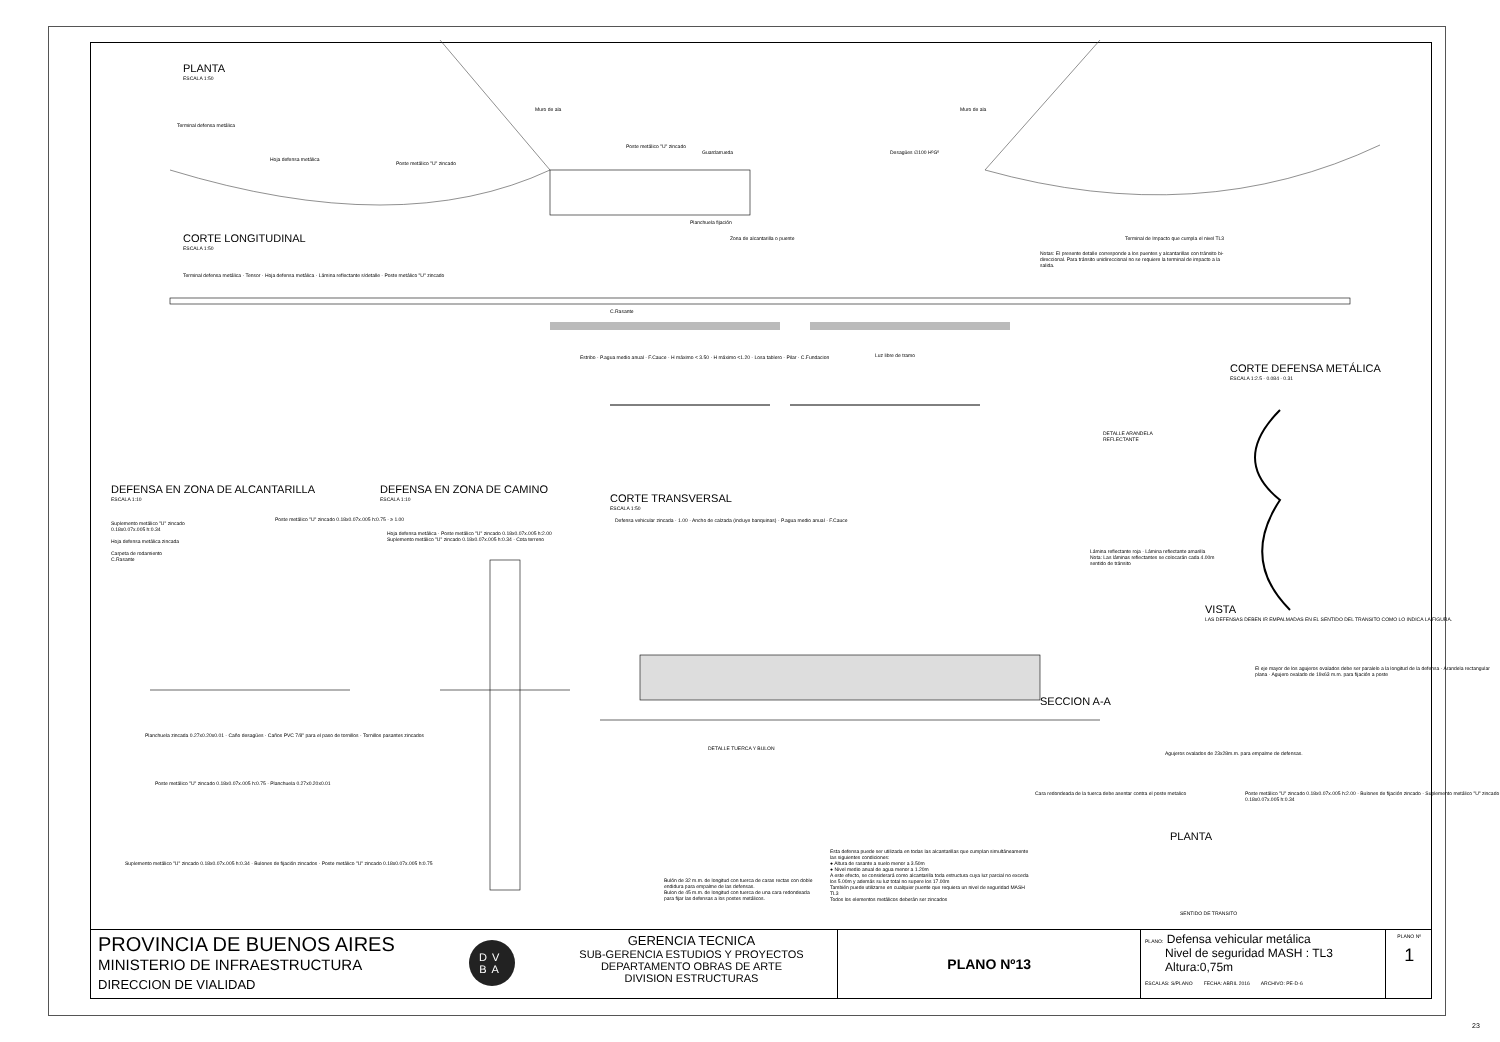PLANTA
ESCALA 1:50
Muro de ala Muro de ala
Terminal defensa metálica
Hoja defensa metálica
Poste metálico "U" zincado
Poste metálico "U" zincado
Guardarrueda Desagües ∅100 HºGº
Planchuela fijación
Zona de alcantarilla o puente
Terminal de Impacto que cumpla el nivel TL3
CORTE LONGITUDINAL
ESCALA 1:50
Notas: El presente detalle corresponde a los puentes y alcantarillas con tránsito bi-direccional. Para tránsito unidireccional no se requiere la terminal de impacto a la salida.
Terminal defensa metálica · Tensor · Hoja defensa metálica · Lámina reflectante s/detalle · Poste metálico "U" zincado
C.Rasante
Estribo · P.agua medio anual · F.Cauce · H máximo < 3.50 · H máximo <1.20 · Losa tablero · Pilar · C.Fundacion
Luz libre de tramo
CORTE DEFENSA METÁLICA
ESCALA 1:2.5 · 0.084 · 0.31
DETALLE ARANDELA
REFLECTANTE
Lámina reflectante roja · Lámina reflectante amarilla
Nota: Las láminas reflectantes se colocarán cada 4.00m
sentido de tránsito
DEFENSA EN ZONA DE ALCANTARILLA
ESCALA 1:10
DEFENSA EN ZONA DE CAMINO
ESCALA 1:10
CORTE TRANSVERSAL
ESCALA 1:50
Suplemento metálico "U" zincado 0.18x0.07x.005 h:0.34
Hoja defensa metálica zincada
Carpeta de rodamiento
C.Rasante
Poste metálico "U" zincado 0.18x0.07x.005 h:0.75 · ≥ 1.00
Planchuela zincada 0.27x0.20x0.01 · Caño desagües · Caños PVC 7/8" para el paso de tornillos · Tornillos pasantes zincados
Poste metálico "U" zincado 0.18x0.07x.005 h:0.75 · Planchuela 0.27x0.20x0.01
Suplemento metálico "U" zincado 0.18x0.07x.005 h:0.34 · Bulones de fijación zincados · Poste metálico "U" zincado 0.18x0.07x.005 h:0.75
Hoja defensa metálica · Poste metálico "U" zincado 0.18x0.07x.005 h:2.00
Suplemento metálico "U" zincado 0.18x0.07x.005 h:0.34 · Cota terreno
Defensa vehicular zincada · 1.00 · Ancho de calzada (incluye banquinas) · P.agua medio anual · F.Cauce
SECCION A-A
VISTA
LAS DEFENSAS DEBEN IR EMPALMADAS EN EL SENTIDO DEL TRANSITO COMO LO INDICA LA FIGURA.
El eje mayor de los agujeros ovalados debe ser paralelo a la longitud de la defensa · Arandela rectangular plana · Agujero ovalado de 19x63 m.m. para fijación a poste
Agujeros ovalados de 23x28m.m. para empalme de defensas.
PLANTA
Poste metálico "U" zincado 0.18x0.07x.005 h:2.00 · Bulones de fijación zincado · Suplemento metálico "U" zincado 0.18x0.07x.005 h:0.34
SENTIDO DE TRANSITO
DETALLE TUERCA Y BULON
Bulón de 32 m.m. de longitud con tuerca de caras rectas con doble endidura para empalme de las defensas.
Bulon de 45 m.m. de longitud con tuerca de una cara redondeada para fijar las defensas a los postes metálicos.
Esta defensa puede ser utilizada en todas las alcantarillas que cumplan simultáneamente las siguientes condiciones:
● Altura de rasante a suelo menor a 3.50m
● Nivel medio anual de agua menor a 1.20m
A este efecto, se considerará como alcantarilla toda estructura cuya luz parcial no exceda los 5.00m y además su luz total no supere los 17.00m
También puede utilizarse en cualquier puente que requiera un nivel de seguridad MASH TL3
Todos los elementos metálicos deberán ser zincados
Cara redondeada de la tuerca debe asentar contra el poste metalico
PROVINCIA DE BUENOS AIRES
MINISTERIO DE INFRAESTRUCTURA
DIRECCION DE VIALIDAD
DV
BA
GERENCIA TECNICA
SUB-GERENCIA ESTUDIOS Y PROYECTOS
DEPARTAMENTO OBRAS DE ARTE
DIVISION ESTRUCTURAS
PLANO Nº13
PLANO: Defensa vehicular metálica
Nivel de seguridad MASH : TL3
Altura:0,75m
ESCALAS: S/PLANO FECHA: ABRIL 2016 ARCHIVO: PE-D-6
PLANO Nº
1
23